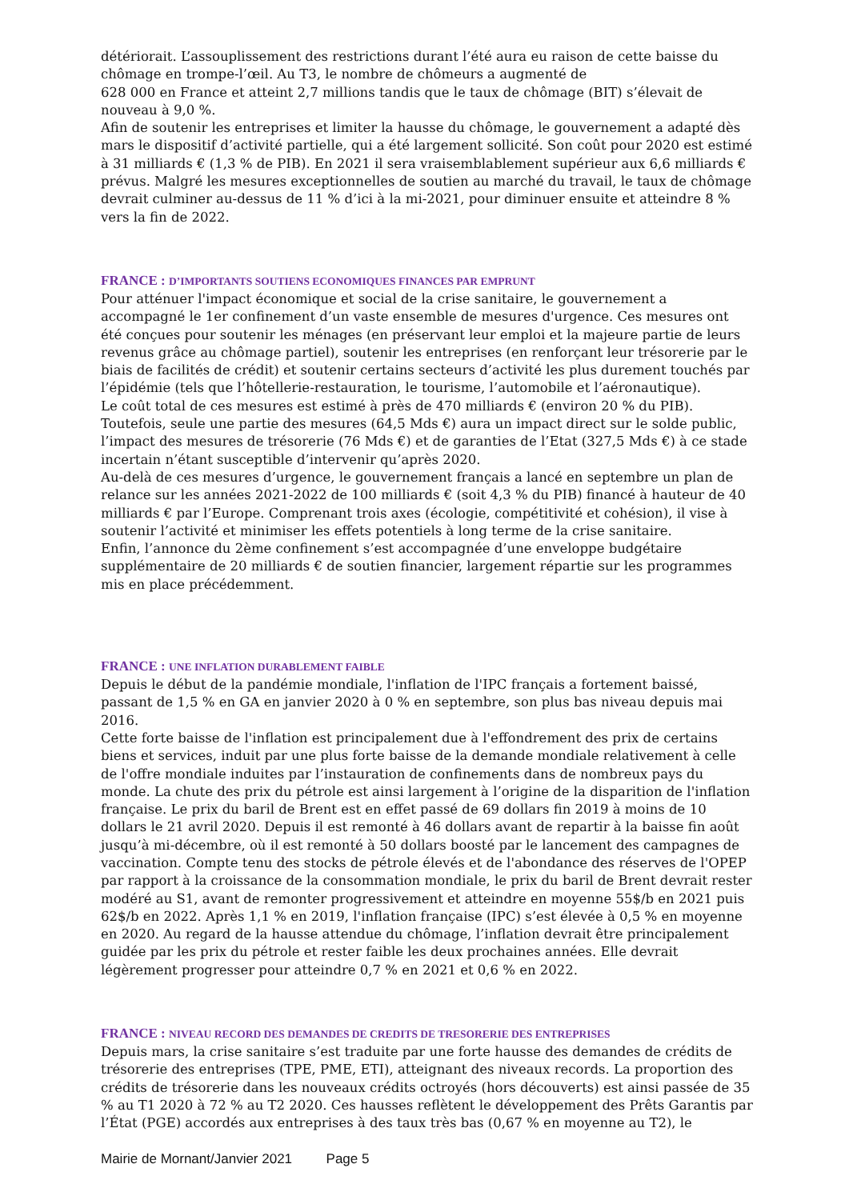détériorait. L’assouplissement des restrictions durant l’été aura eu raison de cette baisse du chômage en trompe-l’œil. Au T3, le nombre de chômeurs a augmenté de
628 000 en France et atteint 2,7 millions tandis que le taux de chômage (BIT) s’élevait de nouveau à 9,0 %.
Afin de soutenir les entreprises et limiter la hausse du chômage, le gouvernement a adapté dès mars le dispositif d’activité partielle, qui a été largement sollicité. Son coût pour 2020 est estimé à 31 milliards € (1,3 % de PIB). En 2021 il sera vraisemblablement supérieur aux 6,6 milliards € prévus. Malgré les mesures exceptionnelles de soutien au marché du travail, le taux de chômage devrait culminer au-dessus de 11 % d’ici à la mi-2021, pour diminuer ensuite et atteindre 8 % vers la fin de 2022.
FRANCE : D’IMPORTANTS SOUTIENS ECONOMIQUES FINANCES PAR EMPRUNT
Pour atténuer l'impact économique et social de la crise sanitaire, le gouvernement a accompagné le 1er confinement d’un vaste ensemble de mesures d'urgence. Ces mesures ont été conçues pour soutenir les ménages (en préservant leur emploi et la majeure partie de leurs revenus grâce au chômage partiel), soutenir les entreprises (en renforçant leur trésorerie par le biais de facilités de crédit) et soutenir certains secteurs d’activité les plus durement touchés par l’épidémie (tels que l’hôtellerie-restauration, le tourisme, l’automobile et l’aéronautique).
Le coût total de ces mesures est estimé à près de 470 milliards € (environ 20 % du PIB). Toutefois, seule une partie des mesures (64,5 Mds €) aura un impact direct sur le solde public, l’impact des mesures de trésorerie (76 Mds €) et de garanties de l’Etat (327,5 Mds €) à ce stade incertain n’étant susceptible d’intervenir qu’après 2020.
Au-delà de ces mesures d’urgence, le gouvernement français a lancé en septembre un plan de relance sur les années 2021-2022 de 100 milliards € (soit 4,3 % du PIB) financé à hauteur de 40 milliards € par l’Europe. Comprenant trois axes (écologie, compétitivité et cohésion), il vise à soutenir l’activité et minimiser les effets potentiels à long terme de la crise sanitaire.
Enfin, l’annonce du 2ème confinement s’est accompagnée d’une enveloppe budgétaire supplémentaire de 20 milliards € de soutien financier, largement répartie sur les programmes mis en place précédemment.
FRANCE : UNE INFLATION DURABLEMENT FAIBLE
Depuis le début de la pandémie mondiale, l'inflation de l'IPC français a fortement baissé, passant de 1,5 % en GA en janvier 2020 à 0 % en septembre, son plus bas niveau depuis mai 2016.
Cette forte baisse de l'inflation est principalement due à l'effondrement des prix de certains biens et services, induit par une plus forte baisse de la demande mondiale relativement à celle de l'offre mondiale induites par l’instauration de confinements dans de nombreux pays du monde. La chute des prix du pétrole est ainsi largement à l’origine de la disparition de l'inflation française. Le prix du baril de Brent est en effet passé de 69 dollars fin 2019 à moins de 10 dollars le 21 avril 2020. Depuis il est remonté à 46 dollars avant de repartir à la baisse fin août jusqu’à mi-décembre, où il est remonté à 50 dollars boosté par le lancement des campagnes de vaccination. Compte tenu des stocks de pétrole élevés et de l'abondance des réserves de l'OPEP par rapport à la croissance de la consommation mondiale, le prix du baril de Brent devrait rester modéré au S1, avant de remonter progressivement et atteindre en moyenne 55$/b en 2021 puis 62$/b en 2022. Après 1,1 % en 2019, l'inflation française (IPC) s’est élevée à 0,5 % en moyenne en 2020. Au regard de la hausse attendue du chômage, l’inflation devrait être principalement guidée par les prix du pétrole et rester faible les deux prochaines années. Elle devrait légèrement progresser pour atteindre 0,7 % en 2021 et 0,6 % en 2022.
FRANCE : NIVEAU RECORD DES DEMANDES DE CREDITS DE TRESORERIE DES ENTREPRISES
Depuis mars, la crise sanitaire s’est traduite par une forte hausse des demandes de crédits de trésorerie des entreprises (TPE, PME, ETI), atteignant des niveaux records. La proportion des crédits de trésorerie dans les nouveaux crédits octroyés (hors découverts) est ainsi passée de 35 % au T1 2020 à 72 % au T2 2020. Ces hausses reflètent le développement des Prêts Garantis par l’État (PGE) accordés aux entreprises à des taux très bas (0,67 % en moyenne au T2), le
Mairie de Mornant/Janvier 2021 Page 5